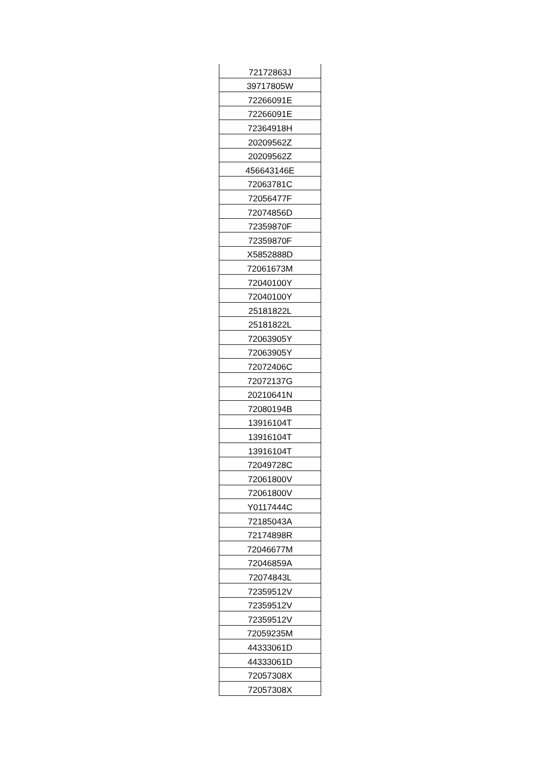| 72172863J |
| 39717805W |
| 72266091E |
| 72266091E |
| 72364918H |
| 20209562Z |
| 20209562Z |
| 456643146E |
| 72063781C |
| 72056477F |
| 72074856D |
| 72359870F |
| 72359870F |
| X5852888D |
| 72061673M |
| 72040100Y |
| 72040100Y |
| 25181822L |
| 25181822L |
| 72063905Y |
| 72063905Y |
| 72072406C |
| 72072137G |
| 20210641N |
| 72080194B |
| 13916104T |
| 13916104T |
| 13916104T |
| 72049728C |
| 72061800V |
| 72061800V |
| Y0117444C |
| 72185043A |
| 72174898R |
| 72046677M |
| 72046859A |
| 72074843L |
| 72359512V |
| 72359512V |
| 72359512V |
| 72059235M |
| 44333061D |
| 44333061D |
| 72057308X |
| 72057308X |